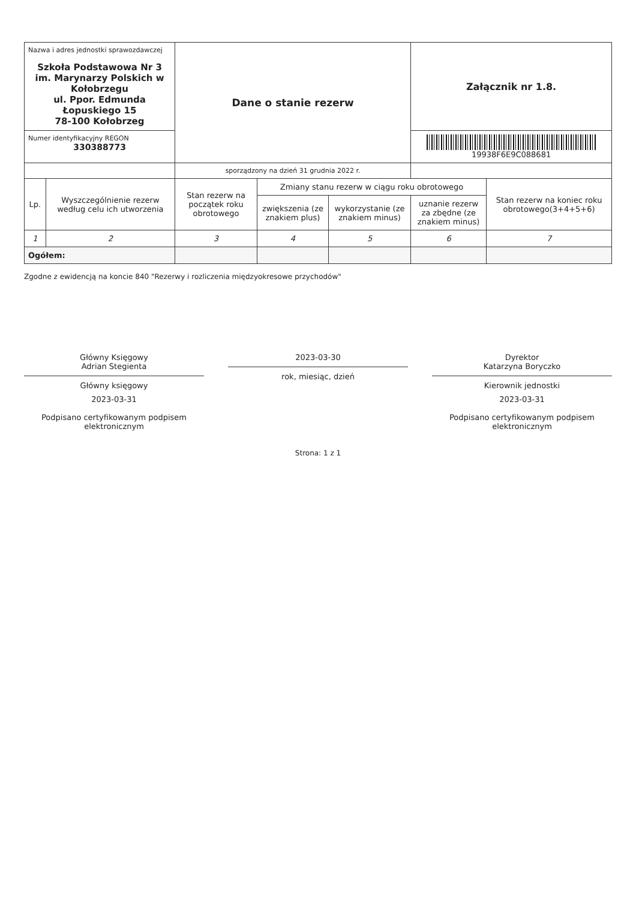| Nazwa i adres jednostki sprawozdawczej Szkoła Podstawowa Nr 3 im. Marynarzy Polskich w Kołobrzegu ul. Ppor. Edmunda Łopuskiego 15 78-100 Kołobrzeg | | Dane o stanie rezerw | | | Załącznik nr 1.8. | |
| Numer identyfikacyjny REGON 330388773 | | | | | 19938F6E9C088681 | |
| | | sporządzony na dzień 31 grudnia 2022 r. | | | | |
| Lp. | Wyszczególnienie rezerw według celu ich utworzenia | Stan rezerw na początek roku obrotowego | Zmiany stanu rezerw w ciągu roku obrotowego | | | Stan rezerw na koniec roku obrotowego(3+4+5+6) |
| | | | zwiększenia (ze znakiem plus) | wykorzystanie (ze znakiem minus) | uznanie rezerw za zbędne (ze znakiem minus) | |
| 1 | 2 | 3 | 4 | 5 | 6 | 7 |
| Ogółem: | | | | | | |
Zgodne z ewidencją na koncie 840 "Rezerwy i rozliczenia międzyokresowe przychodów"
Główny Księgowy
Adrian Stegienta
Główny księgowy
2023-03-31
Podpisano certyfikowanym podpisem elektronicznym
2023-03-30
rok, miesiąc, dzień
Dyrektor
Katarzyna Boryczko
Kierownik jednostki
2023-03-31
Podpisano certyfikowanym podpisem elektronicznym
Strona: 1 z 1